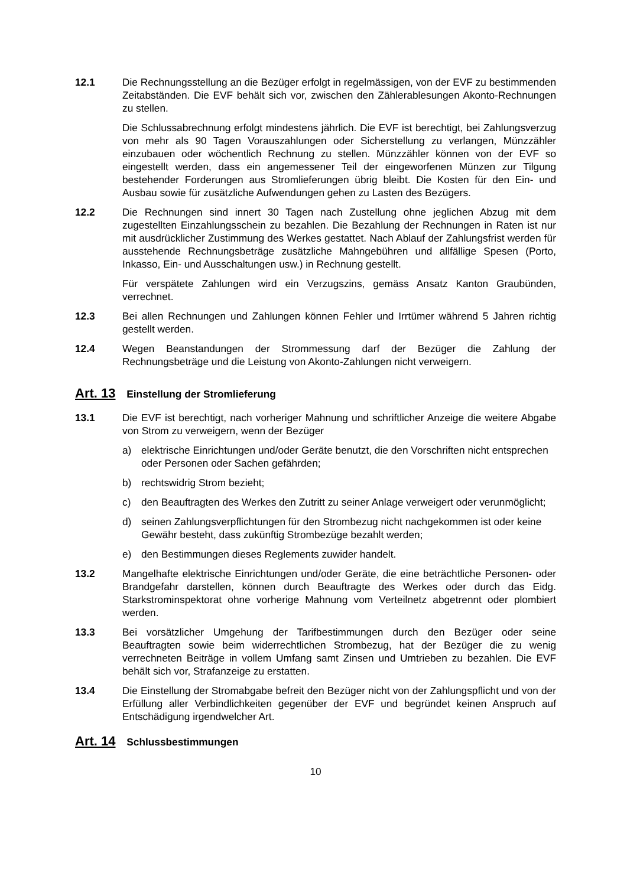12.1 Die Rechnungsstellung an die Bezüger erfolgt in regelmässigen, von der EVF zu bestimmenden Zeitabständen. Die EVF behält sich vor, zwischen den Zählerable­sungen Akonto-Rechnungen zu stellen.
Die Schlussabrechnung erfolgt mindestens jährlich. Die EVF ist berechtigt, bei Zah­lungsverzug von mehr als 90 Tagen Vorauszahlungen oder Sicherstellung zu ver­langen, Münzzähler einzubauen oder wöchentlich Rechnung zu stellen. Münzzähler können von der EVF so eingestellt werden, dass ein angemessener Teil der einge­worfenen Münzen zur Tilgung bestehender Forderungen aus Stromlieferungen üb­rig bleibt. Die Kosten für den Ein- und Ausbau sowie für zusätzliche Aufwendungen gehen zu Lasten des Bezügers.
12.2 Die Rechnungen sind innert 30 Tagen nach Zustellung ohne jeglichen Abzug mit dem zugestellten Einzahlungsschein zu bezahlen. Die Bezahlung der Rechnungen in Raten ist nur mit ausdrücklicher Zustimmung des Werkes gestattet. Nach Ablauf der Zahlungsfrist werden für ausstehende Rechnungsbeträge zusätzliche Mahnge­bühren und allfällige Spesen (Porto, Inkasso, Ein- und Ausschaltungen usw.) in Rechnung gestellt.
Für verspätete Zahlungen wird ein Verzugszins, gemäss Ansatz Kanton Graubün­den, verrechnet.
12.3 Bei allen Rechnungen und Zahlungen können Fehler und Irrtümer während 5 Jah­ren richtig gestellt werden.
12.4 Wegen Beanstandungen der Strommessung darf der Bezüger die Zahlung der Rechnungsbeträge und die Leistung von Akonto-Zahlungen nicht verweigern.
Art. 13 Einstellung der Stromlieferung
13.1 Die EVF ist berechtigt, nach vorheriger Mahnung und schriftlicher Anzeige die wei­tere Abgabe von Strom zu verweigern, wenn der Bezüger
a) elektrische Einrichtungen und/oder Geräte benutzt, die den Vorschriften nicht entsprechen oder Personen oder Sachen gefährden;
b) rechtswidrig Strom bezieht;
c) den Beauftragten des Werkes den Zutritt zu seiner Anlage verweigert oder ver­unmöglicht;
d) seinen Zahlungsverpflichtungen für den Strombezug nicht nachgekommen ist oder keine Gewähr besteht, dass zukünftig Strombezüge bezahlt werden;
e) den Bestimmungen dieses Reglements zuwider handelt.
13.2 Mangelhafte elektrische Einrichtungen und/oder Geräte, die eine beträchtliche Per­sonen- oder Brandgefahr darstellen, können durch Beauftragte des Werkes oder durch das Eidg. Starkstrominspektorat ohne vorherige Mahnung vom Verteilnetz abgetrennt oder plombiert werden.
13.3 Bei vorsätzlicher Umgehung der Tarifbestimmungen durch den Bezüger oder seine Beauftragten sowie beim widerrechtlichen Strombezug, hat der Bezüger die zu we­nig verrechneten Beiträge in vollem Umfang samt Zinsen und Umtrieben zu bezah­len. Die EVF behält sich vor, Strafanzeige zu erstatten.
13.4 Die Einstellung der Stromabgabe befreit den Bezüger nicht von der Zahlungspflicht und von der Erfüllung aller Verbindlichkeiten gegenüber der EVF und begründet keinen Anspruch auf Entschädigung irgendwelcher Art.
Art. 14 Schlussbestimmungen
10